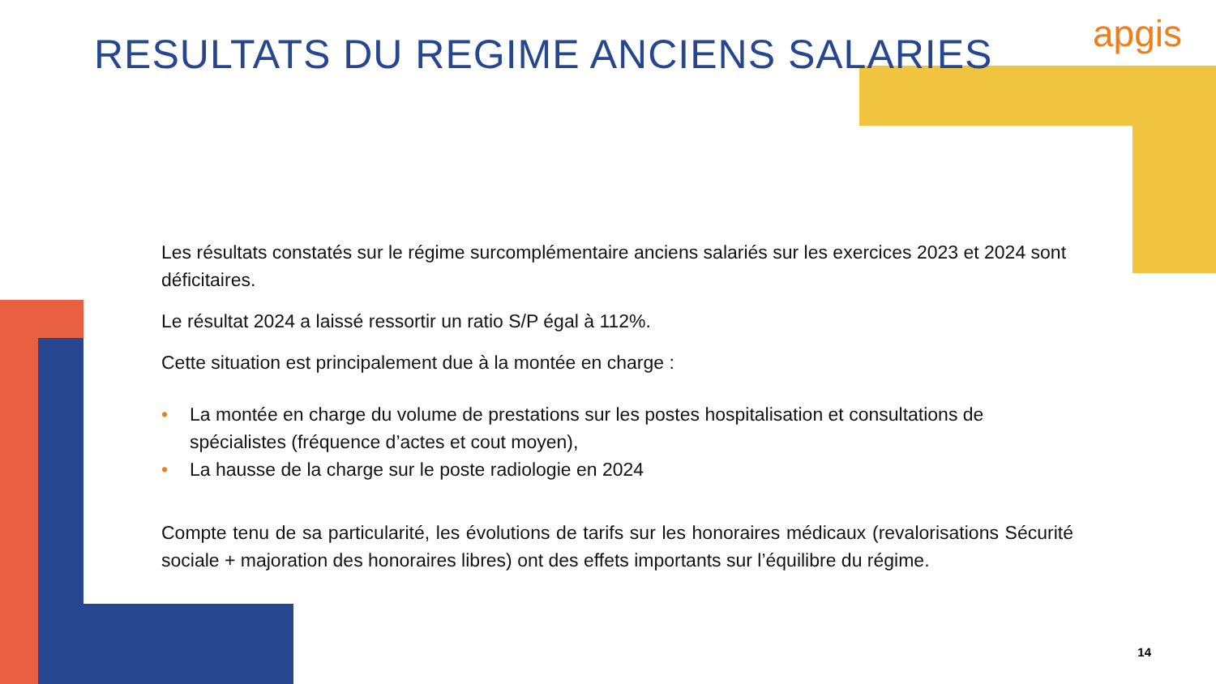apgis
RESULTATS DU REGIME ANCIENS SALARIES
Les résultats constatés sur le régime surcomplémentaire anciens salariés sur les exercices 2023 et 2024 sont déficitaires.
Le résultat 2024 a laissé ressortir un ratio S/P égal à 112%.
Cette situation est principalement due à la montée en charge :
• La montée en charge du volume de prestations sur les postes hospitalisation et consultations de spécialistes (fréquence d’actes et cout moyen),
• La hausse de la charge sur le poste radiologie en 2024
Compte tenu de sa particularité, les évolutions de tarifs sur les honoraires médicaux (revalorisations Sécurité sociale + majoration des honoraires libres) ont des effets importants sur l’équilibre du régime.
14